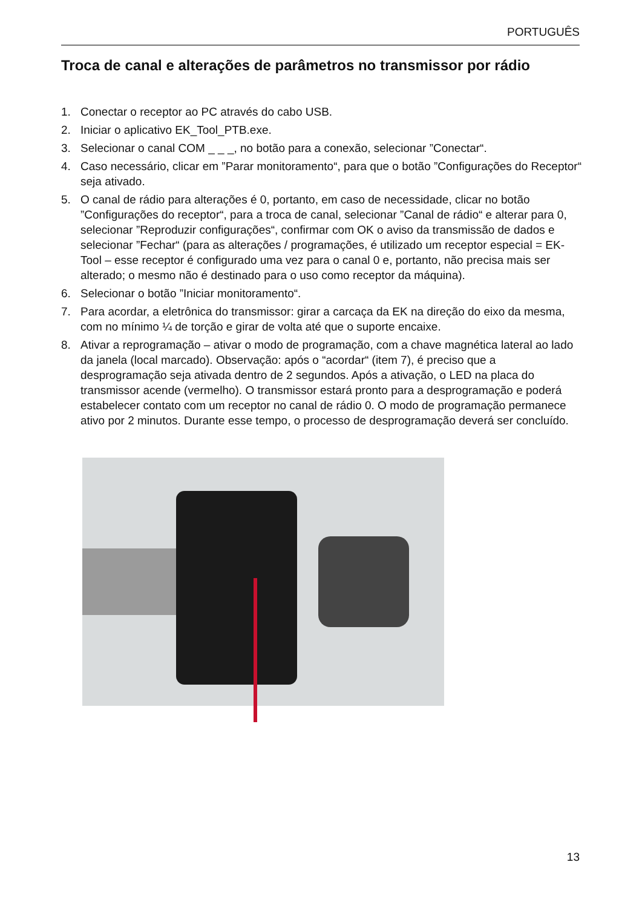PORTUGUÊS
Troca de canal e alterações de parâmetros no transmissor por rádio
1. Conectar o receptor ao PC através do cabo USB.
2. Iniciar o aplicativo EK_Tool_PTB.exe.
3. Selecionar o canal COM _ _ _, no botão para a conexão, selecionar ”Conectar“.
4. Caso necessário, clicar em ”Parar monitoramento“, para que o botão ”Configurações do Receptor“ seja ativado.
5. O canal de rádio para alterações é 0, portanto, em caso de necessidade, clicar no botão ”Configurações do receptor“, para a troca de canal, selecionar ”Canal de rádio“ e alterar para 0, selecionar ”Reproduzir configurações“, confirmar com OK o aviso da transmissão de dados e selecionar ”Fechar“ (para as alterações / programações, é utilizado um receptor especial = EK-Tool – esse receptor é configurado uma vez para o canal 0 e, portanto, não precisa mais ser alterado; o mesmo não é destinado para o uso como receptor da máquina).
6. Selecionar o botão ”Iniciar monitoramento“.
7. Para acordar, a eletrônica do transmissor: girar a carcaça da EK na direção do eixo da mesma, com no mínimo ¼ de torção e girar de volta até que o suporte encaixe.
8. Ativar a reprogramação – ativar o modo de programação, com a chave magnética lateral ao lado da janela (local marcado). Observação: após o “acordar“ (item 7), é preciso que a desprogramação seja ativada dentro de 2 segundos. Após a ativação, o LED na placa do transmissor acende (vermelho). O transmissor estará pronto para a desprogramação e poderá estabelecer contato com um receptor no canal de rádio 0. O modo de programação permanece ativo por 2 minutos. Durante esse tempo, o processo de desprogramação deverá ser concluído.
13